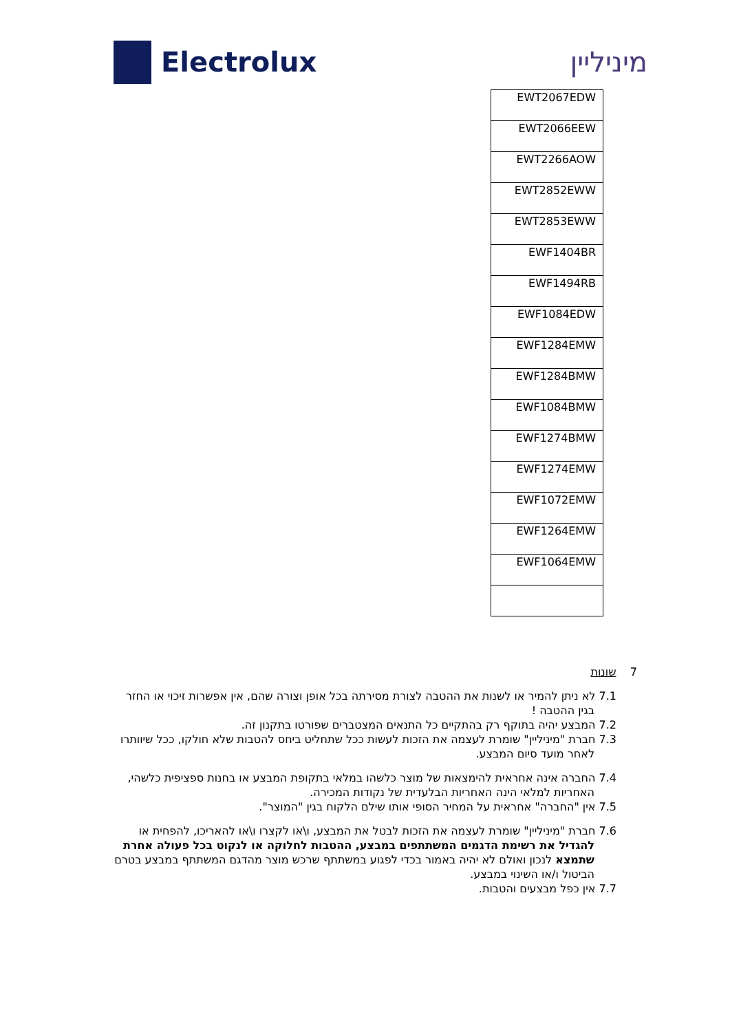Electrolux מיניליין
| EWT2067EDW |
| EWT2066EEW |
| EWT2266AOW |
| EWT2852EWW |
| EWT2853EWW |
| EWF1404BR |
| EWF1494RB |
| EWF1084EDW |
| EWF1284EMW |
| EWF1284BMW |
| EWF1084BMW |
| EWF1274BMW |
| EWF1274EMW |
| EWF1072EMW |
| EWF1264EMW |
| EWF1064EMW |
7 שונות
7.1 לא ניתן להמיר או לשנות את ההטבה לצורת מסירתה בכל אופן וצורה שהם, אין אפשרות זיכוי או החזר בגין ההטבה !
7.2 המבצע יהיה בתוקף רק בהתקיים כל התנאים המצטברים שפורטו בתקנון זה.
7.3 חברת "מיניליין" שומרת לעצמה את הזכות לעשות ככל שתחליט ביחס להטבות שלא חולקו, ככל שיוותרו לאחר מועד סיום המבצע.
7.4 החברה אינה אחראית להימצאות של מוצר כלשהו במלאי בתקופת המבצע או בחנות ספציפית כלשהי, האחריות למלאי הינה האחריות הבלעדית של נקודות המכירה.
7.5 אין "החברה" אחראית על המחיר הסופי אותו שילם הלקוח בגין "המוצר".
7.6 חברת "מיניליין" שומרת לעצמה את הזכות לבטל את המבצע, ו\או לקצרו ו\או להאריכו, להפחית או להגדיל את רשימת הדגמים המשתתפים במבצע, ההטבות לחלוקה או לנקוט בכל פעולה אחרת שתמצא לנכון ואולם לא יהיה באמור בכדי לפגוע במשתתף שרכש מוצר מהדגם המשתתף במבצע בטרם הביטול ו/או השינוי במבצע.
7.7 אין כפל מבצעים והטבות.